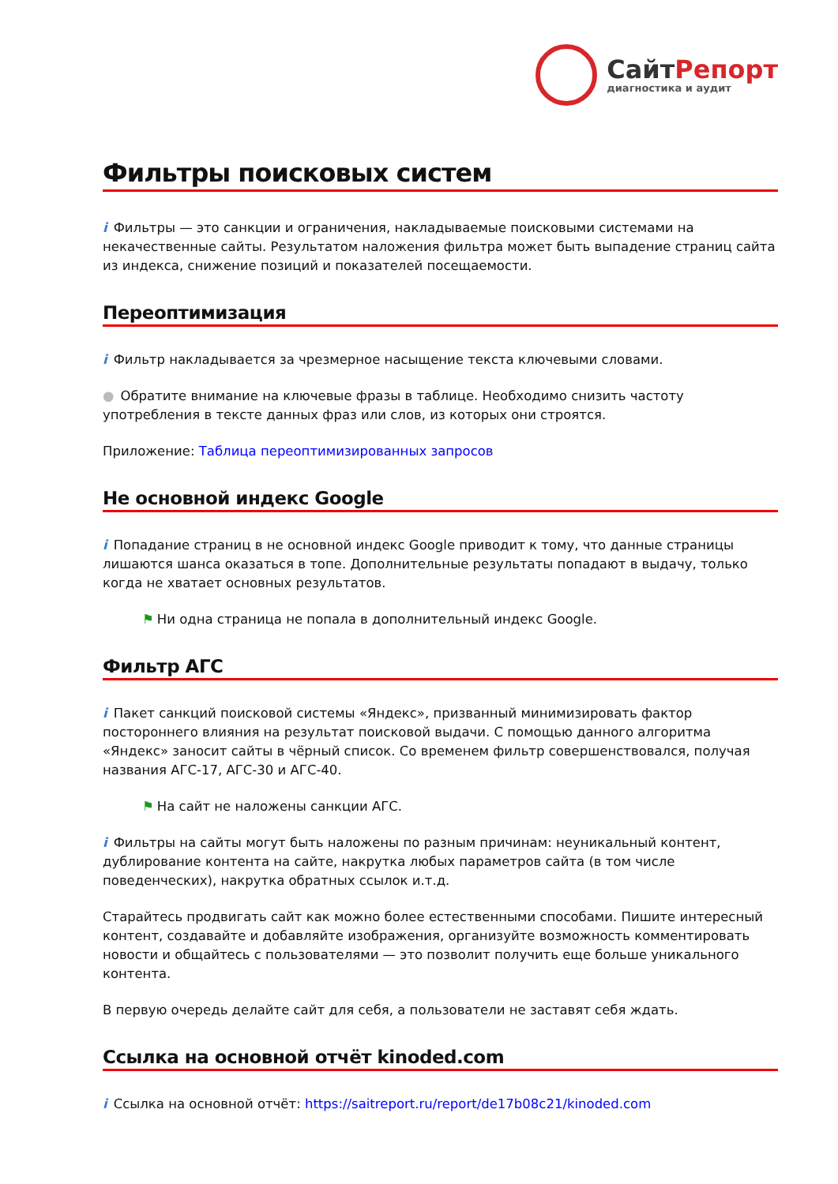СайтРепорт
диагностика и аудит
Фильтры поисковых систем
i Фильтры — это санкции и ограничения, накладываемые поисковыми системами на некачественные сайты. Результатом наложения фильтра может быть выпадение страниц сайта из индекса, снижение позиций и показателей посещаемости.
Переоптимизация
i Фильтр накладывается за чрезмерное насыщение текста ключевыми словами.
● Обратите внимание на ключевые фразы в таблице. Необходимо снизить частоту употребления в тексте данных фраз или слов, из которых они строятся.
Приложение: Таблица переоптимизированных запросов
Не основной индекс Google
i Попадание страниц в не основной индекс Google приводит к тому, что данные страницы лишаются шанса оказаться в топе. Дополнительные результаты попадают в выдачу, только когда не хватает основных результатов.
⚑ Ни одна страница не попала в дополнительный индекс Google.
Фильтр АГС
i Пакет санкций поисковой системы «Яндекс», призванный минимизировать фактор постороннего влияния на результат поисковой выдачи. С помощью данного алгоритма «Яндекс» заносит сайты в чёрный список. Со временем фильтр совершенствовался, получая названия АГС-17, АГС-30 и АГС-40.
⚑ На сайт не наложены санкции АГС.
i Фильтры на сайты могут быть наложены по разным причинам: неуникальный контент, дублирование контента на сайте, накрутка любых параметров сайта (в том числе поведенческих), накрутка обратных ссылок и.т.д.
Старайтесь продвигать сайт как можно более естественными способами. Пишите интересный контент, создавайте и добавляйте изображения, организуйте возможность комментировать новости и общайтесь с пользователями — это позволит получить еще больше уникального контента.
В первую очередь делайте сайт для себя, а пользователи не заставят себя ждать.
Ссылка на основной отчёт kinoded.com
i Ссылка на основной отчёт: https://saitreport.ru/report/de17b08c21/kinoded.com